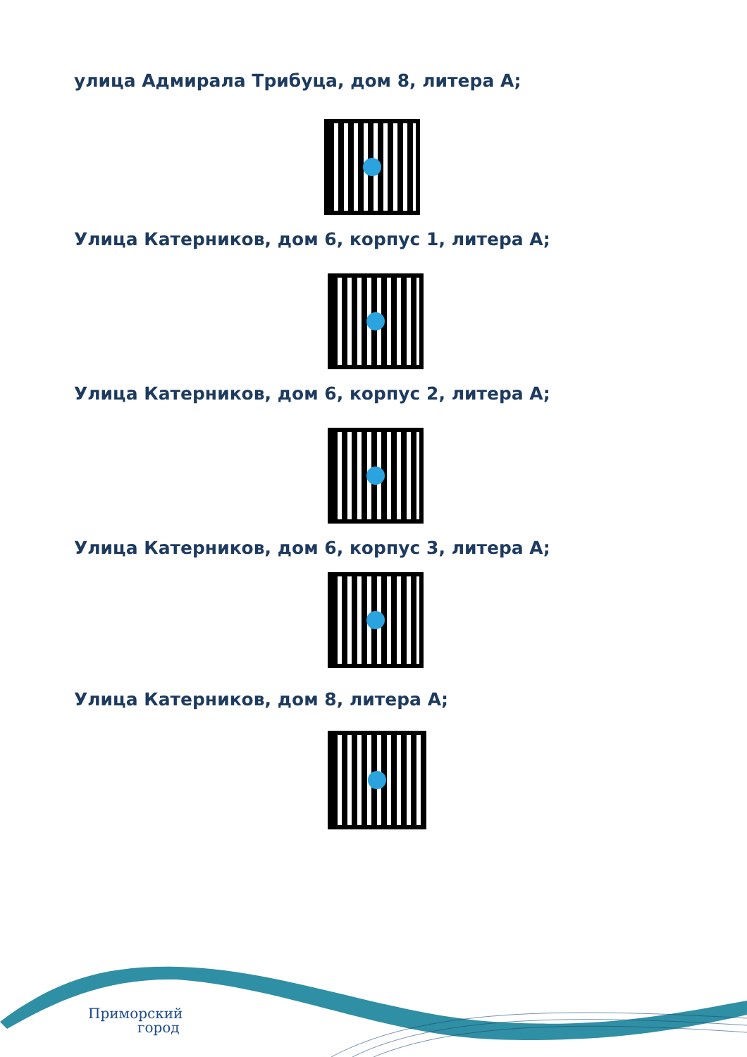улица Адмирала Трибуца, дом 8, литера А;
Улица Катерников, дом 6, корпус 1, литера А;
Улица Катерников, дом 6, корпус 2, литера А;
Улица Катерников, дом 6, корпус 3, литера А;
Улица Катерников, дом 8, литера А;
Приморский
город